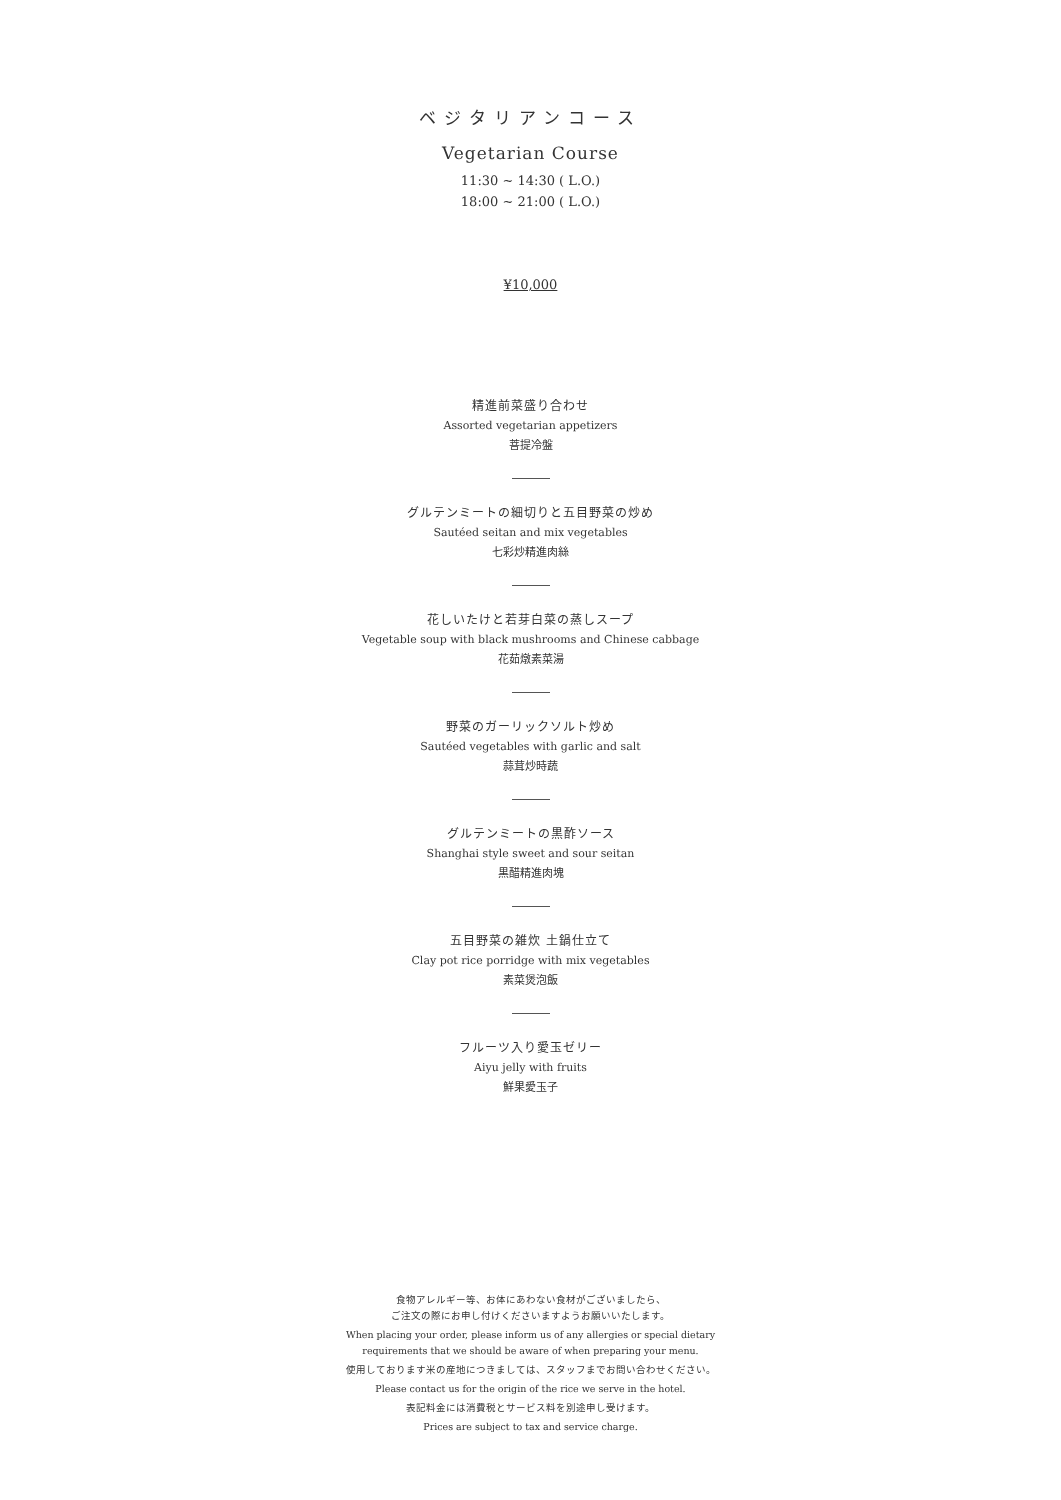ベジタリアンコース
Vegetarian Course
11:30 ~ 14:30 ( L.O.)
18:00 ~ 21:00 ( L.O.)
¥10,000
精進前菜盛り合わせ
Assorted vegetarian appetizers
菩提冷盤
グルテンミートの細切りと五目野菜の炒め
Sautéed seitan and mix vegetables
七彩炒精進肉絲
花しいたけと若芽白菜の蒸しスープ
Vegetable soup with black mushrooms and Chinese cabbage
花茹燉素菜湯
野菜のガーリックソルト炒め
Sautéed vegetables with garlic and salt
蒜茸炒時蔬
グルテンミートの黒酢ソース
Shanghai style sweet and sour seitan
黒醋精進肉塊
五目野菜の雑炊 土鍋仕立て
Clay pot rice porridge with mix vegetables
素菜煲泡飯
フルーツ入り愛玉ゼリー
Aiyu jelly with fruits
鮮果愛玉子
食物アレルギー等、お体にあわない食材がございましたら、
ご注文の際にお申し付けくださいますようお願いいたします。
When placing your order, please inform us of any allergies or special dietary
requirements that we should be aware of when preparing your menu.
使用しております米の産地につきましては、スタッフまでお問い合わせください。
Please contact us for the origin of the rice we serve in the hotel.
表記料金には消費税とサービス料を別途申し受けます。
Prices are subject to tax and service charge.